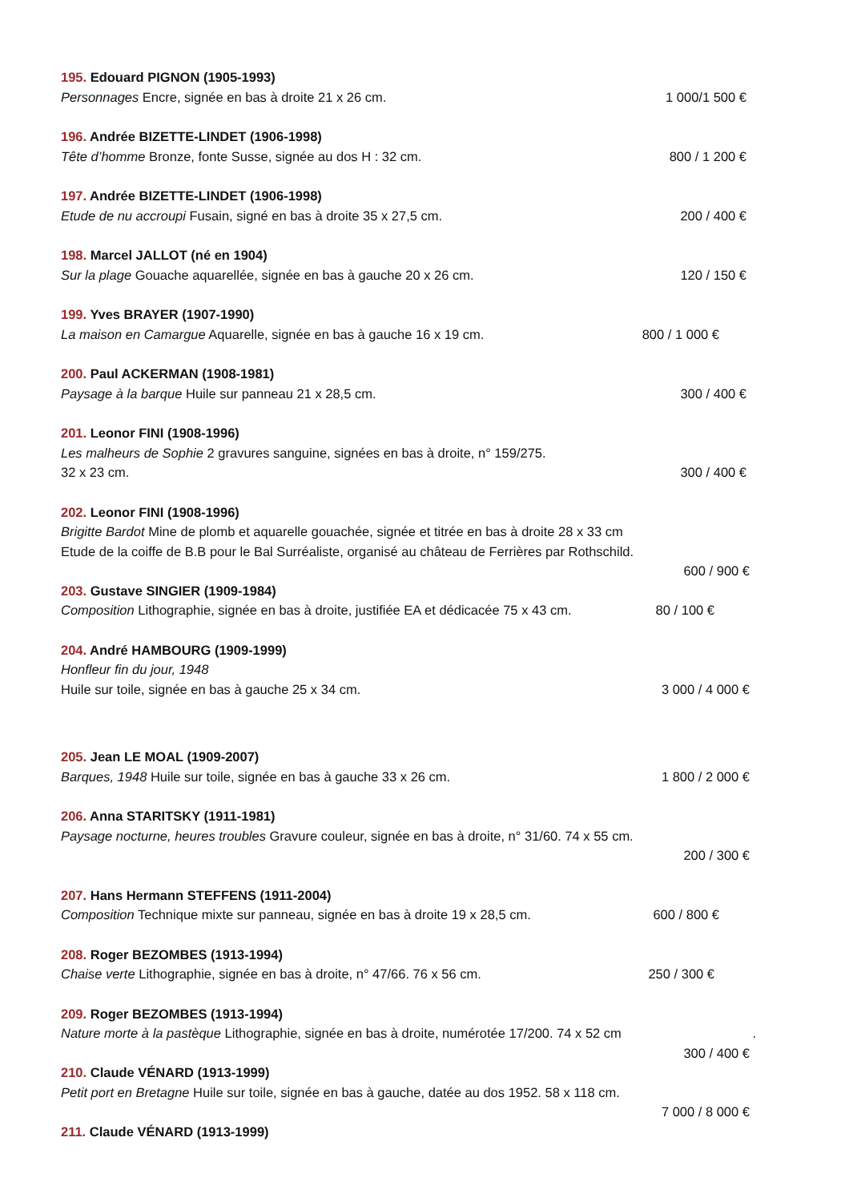195. Edouard PIGNON (1905-1993)
Personnages Encre, signée en bas à droite 21 x 26 cm. 1 000/1 500 €
196. Andrée BIZETTE-LINDET (1906-1998)
Tête d’homme Bronze, fonte Susse, signée au dos H : 32 cm. 800 / 1 200 €
197. Andrée BIZETTE-LINDET (1906-1998)
Etude de nu accroupi Fusain, signé en bas à droite 35 x 27,5 cm. 200 / 400 €
198. Marcel JALLOT (né en 1904)
Sur la plage Gouache aquarellée, signée en bas à gauche 20 x 26 cm. 120 / 150 €
199. Yves BRAYER (1907-1990)
La maison en Camargue Aquarelle, signée en bas à gauche 16 x 19 cm. 800 / 1 000 €
200. Paul ACKERMAN (1908-1981)
Paysage à la barque Huile sur panneau 21 x 28,5 cm. 300 / 400 €
201. Leonor FINI (1908-1996)
Les malheurs de Sophie 2 gravures sanguine, signées en bas à droite, n° 159/275.
32 x 23 cm. 300 / 400 €
202. Leonor FINI (1908-1996)
Brigitte Bardot Mine de plomb et aquarelle gouachée, signée et titrée en bas à droite 28 x 33 cm
Etude de la coiffe de B.B pour le Bal Surréaliste, organisé au château de Ferrières par Rothschild.
600 / 900 €
203. Gustave SINGIER (1909-1984)
Composition Lithographie, signée en bas à droite, justifiée EA et dédicacée 75 x 43 cm. 80 / 100 €
204. André HAMBOURG (1909-1999)
Honfleur fin du jour, 1948
Huile sur toile, signée en bas à gauche 25 x 34 cm. 3 000 / 4 000 €
205. Jean LE MOAL (1909-2007)
Barques, 1948 Huile sur toile, signée en bas à gauche 33 x 26 cm. 1 800 / 2 000 €
206. Anna STARITSKY (1911-1981)
Paysage nocturne, heures troubles Gravure couleur, signée en bas à droite, n° 31/60. 74 x 55 cm.
200 / 300 €
207. Hans Hermann STEFFENS (1911-2004)
Composition Technique mixte sur panneau, signée en bas à droite 19 x 28,5 cm. 600 / 800 €
208. Roger BEZOMBES (1913-1994)
Chaise verte Lithographie, signée en bas à droite, n° 47/66. 76 x 56 cm. 250 / 300 €
209. Roger BEZOMBES (1913-1994)
Nature morte à la pastèque Lithographie, signée en bas à droite, numérotée 17/200. 74 x 52 cm.
300 / 400 €
210. Claude VÉNARD (1913-1999)
Petit port en Bretagne Huile sur toile, signée en bas à gauche, datée au dos 1952. 58 x 118 cm.
7 000 / 8 000 €
211. Claude VÉNARD (1913-1999)